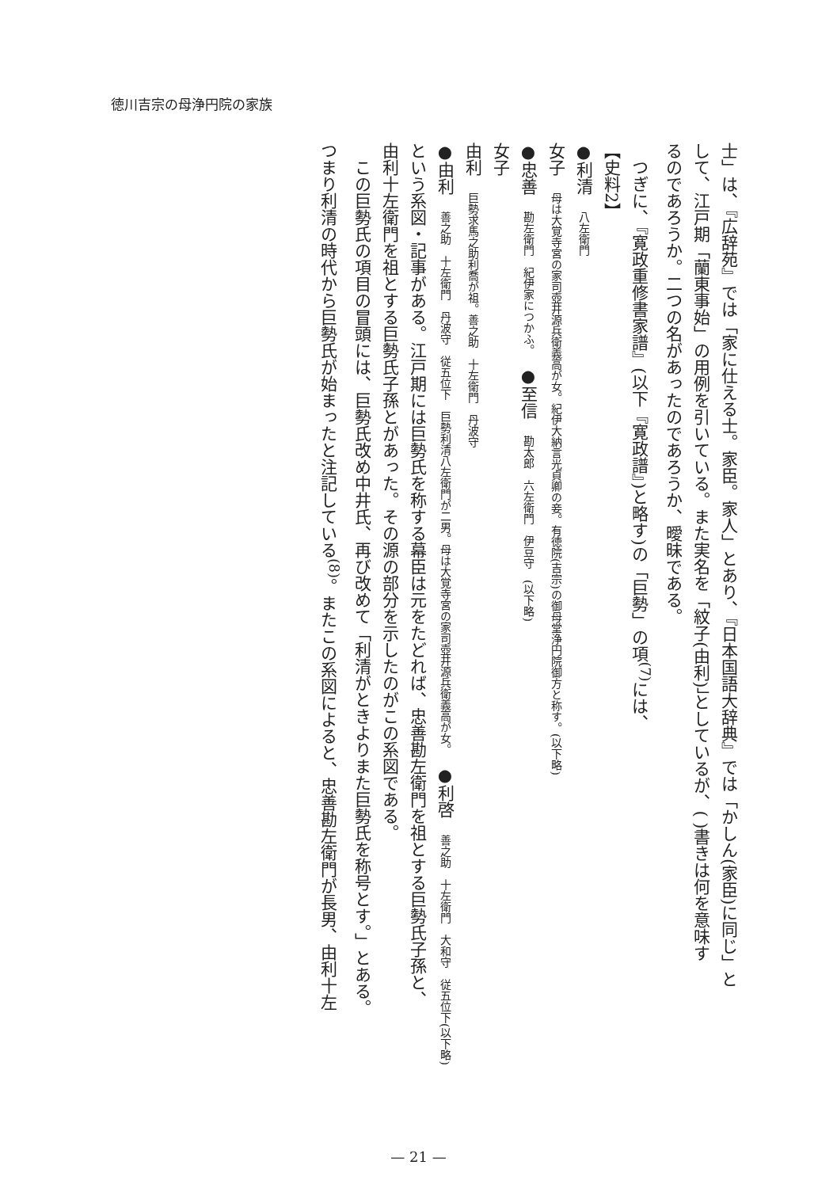徳川吉宗の母浄円院の家族
士」は、『広辞苑』では「家に仕える士。家臣。家人」とあり、『日本国語大辞典』では「かしん(家臣)に同じ」と
して、江戸期「蘭東事始」の用例を引いている。また実名を「紋子(由利)」としているが、( )書きは何を意味す
るのであろうか。二つの名があったのであろうか、曖昧である。
　つぎに、『寛政重修書家譜』(以下『寛政譜』)と略す)の「巨勢」の項<sup>(7)</sup>には、
【史料2】
●利清　八左衛門
女子　母は大覚寺宮の家司壺井源兵衛義高が女。紀伊大納言光貞卿の妾。有徳院(吉宗)の御母堂浄円院御方と称す。(以下略)
●忠善　勘左衛門　紀伊家につかふ。　●至信　勘太郎　六左衛門　伊豆守　(以下略)
女子
由利　巨勢求馬之助利喬が祖。善之助　十左衛門　丹波守
●由利　善之助　十左衛門　丹波守　従五位下　巨勢利清八左衛門が二男。母は大覚寺宮の家司壺井源兵衛義高が女。　●利啓　善之助　十左衛門　大和守　従五位下(以下略)
という系図・記事がある。江戸期には巨勢氏を称する幕臣は元をたどれば、忠善勘左衛門を祖とする巨勢氏子孫と、
由利十左衛門を祖とする巨勢氏子孫とがあった。その源の部分を示したのがこの系図である。
　この巨勢氏の項目の冒頭には、巨勢氏改め中井氏、再び改めて「利清がときよりまた巨勢氏を称号とす。」とある。
つまり利清の時代から巨勢氏が始まったと注記している<sup>(8)</sup>。またこの系図によると、忠善勘左衛門が長男、由利十左
— 21 —